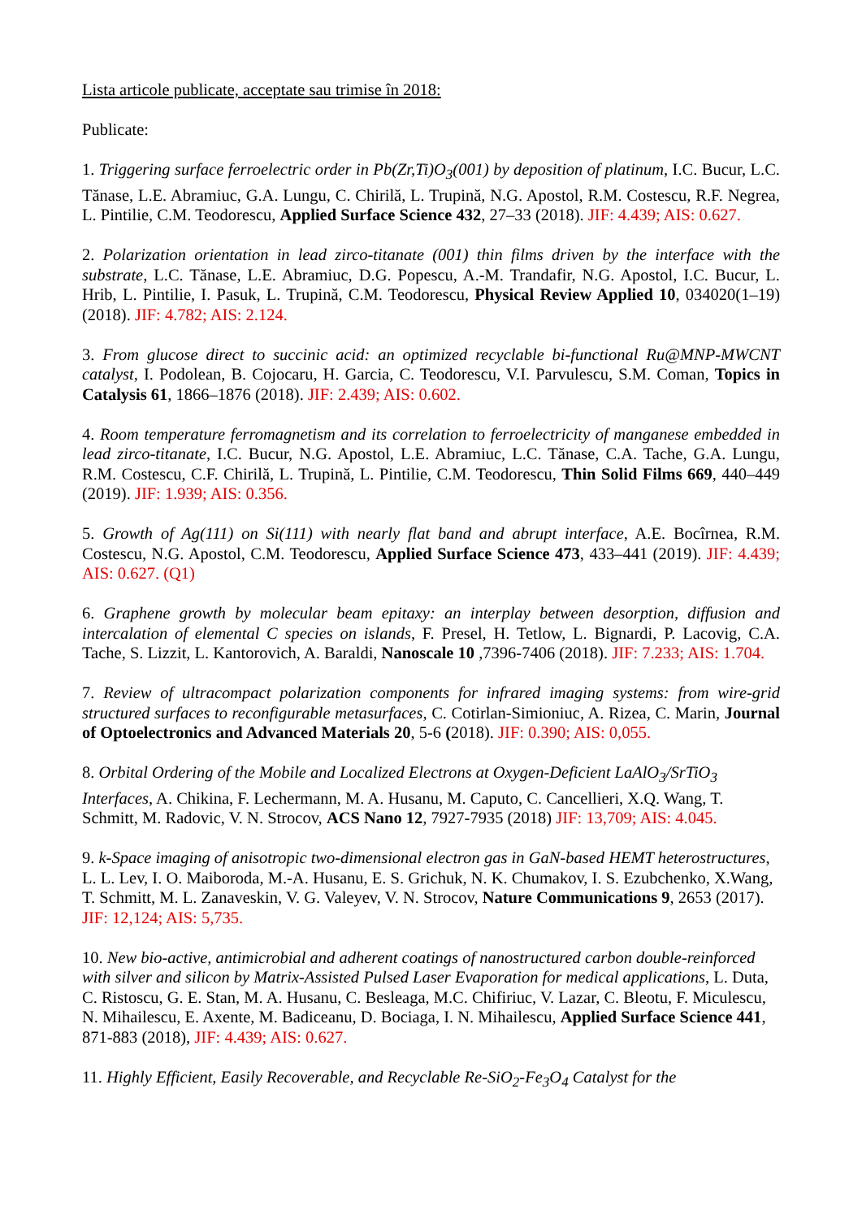Lista articole publicate, acceptate sau trimise în 2018:
Publicate:
1. Triggering surface ferroelectric order in Pb(Zr,Ti)O<sub>3</sub>(001) by deposition of platinum, I.C. Bucur, L.C. Tănase, L.E. Abramiuc, G.A. Lungu, C. Chirilă, L. Trupină, N.G. Apostol, R.M. Costescu, R.F. Negrea, L. Pintilie, C.M. Teodorescu, Applied Surface Science 432, 27–33 (2018). JIF: 4.439; AIS: 0.627.
2. Polarization orientation in lead zirco-titanate (001) thin films driven by the interface with the substrate, L.C. Tănase, L.E. Abramiuc, D.G. Popescu, A.-M. Trandafir, N.G. Apostol, I.C. Bucur, L. Hrib, L. Pintilie, I. Pasuk, L. Trupină, C.M. Teodorescu, Physical Review Applied 10, 034020(1–19) (2018). JIF: 4.782; AIS: 2.124.
3. From glucose direct to succinic acid: an optimized recyclable bi-functional Ru@MNP-MWCNT catalyst, I. Podolean, B. Cojocaru, H. Garcia, C. Teodorescu, V.I. Parvulescu, S.M. Coman, Topics in Catalysis 61, 1866–1876 (2018). JIF: 2.439; AIS: 0.602.
4. Room temperature ferromagnetism and its correlation to ferroelectricity of manganese embedded in lead zirco-titanate, I.C. Bucur, N.G. Apostol, L.E. Abramiuc, L.C. Tănase, C.A. Tache, G.A. Lungu, R.M. Costescu, C.F. Chirilă, L. Trupină, L. Pintilie, C.M. Teodorescu, Thin Solid Films 669, 440–449 (2019). JIF: 1.939; AIS: 0.356.
5. Growth of Ag(111) on Si(111) with nearly flat band and abrupt interface, A.E. Bocîrnea, R.M. Costescu, N.G. Apostol, C.M. Teodorescu, Applied Surface Science 473, 433–441 (2019). JIF: 4.439; AIS: 0.627. (Q1)
6. Graphene growth by molecular beam epitaxy: an interplay between desorption, diffusion and intercalation of elemental C species on islands, F. Presel, H. Tetlow, L. Bignardi, P. Lacovig, C.A. Tache, S. Lizzit, L. Kantorovich, A. Baraldi, Nanoscale 10 ,7396-7406 (2018). JIF: 7.233; AIS: 1.704.
7. Review of ultracompact polarization components for infrared imaging systems: from wire-grid structured surfaces to reconfigurable metasurfaces, C. Cotirlan-Simioniuc, A. Rizea, C. Marin, Journal of Optoelectronics and Advanced Materials 20, 5-6 (2018). JIF: 0.390; AIS: 0,055.
8. Orbital Ordering of the Mobile and Localized Electrons at Oxygen-Deficient LaAlO<sub>3</sub>/SrTiO<sub>3</sub> Interfaces, A. Chikina, F. Lechermann, M. A. Husanu, M. Caputo, C. Cancellieri, X.Q. Wang, T. Schmitt, M. Radovic, V. N. Strocov, ACS Nano 12, 7927-7935 (2018) JIF: 13,709; AIS: 4.045.
9. k-Space imaging of anisotropic two-dimensional electron gas in GaN-based HEMT heterostructures, L. L. Lev, I. O. Maiboroda, M.-A. Husanu, E. S. Grichuk, N. K. Chumakov, I. S. Ezubchenko, X.Wang, T. Schmitt, M. L. Zanaveskin, V. G. Valeyev, V. N. Strocov, Nature Communications 9, 2653 (2017). JIF: 12,124; AIS: 5,735.
10. New bio-active, antimicrobial and adherent coatings of nanostructured carbon double-reinforced with silver and silicon by Matrix-Assisted Pulsed Laser Evaporation for medical applications, L. Duta, C. Ristoscu, G. E. Stan, M. A. Husanu, C. Besleaga, M.C. Chifiriuc, V. Lazar, C. Bleotu, F. Miculescu, N. Mihailescu, E. Axente, M. Badiceanu, D. Bociaga, I. N. Mihailescu, Applied Surface Science 441, 871-883 (2018), JIF: 4.439; AIS: 0.627.
11. Highly Efficient, Easily Recoverable, and Recyclable Re-SiO<sub>2</sub>-Fe<sub>3</sub>O<sub>4</sub> Catalyst for the